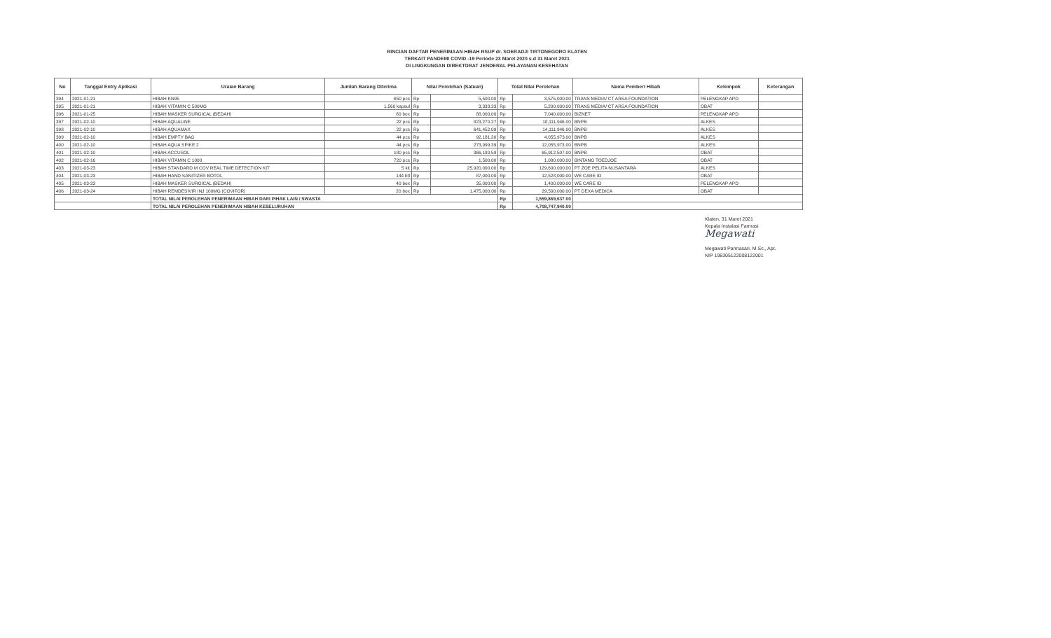RINCIAN DAFTAR PENERIMAAN HIBAH RSUP dr. SOERADJI TIRTONEGORO KLATEN
TERKAIT PANDEMI COVID -19 Periode 23 Maret 2020 s.d 31 Maret 2021
DI LINGKUNGAN DIREKTORAT JENDERAL PELAYANAN KESEHATAN
| No | Tanggal Entry Aplikasi | Uraian Barang | Jumlah Barang Diterima | Nilai Perolehan (Satuan) | | Total Nilai Perolehan | | Nama Pemberi Hibah | Kelompok | Keterangan |
| --- | --- | --- | --- | --- | --- | --- | --- | --- | --- | --- |
| 394 | 2021-01-21 | HIBAH KN95 | 650 pcs | Rp | 5,500.00 | Rp | 3,575,000.00 | TRANS MEDIA/ CT ARSA FOUNDATION | PELENGKAP APD | |
| 395 | 2021-01-21 | HIBAH VITAMIN C 500MG | 1,560 kapsul | Rp | 3,333.33 | Rp | 5,200,000.00 | TRANS MEDIA/ CT ARSA FOUNDATION | OBAT | |
| 396 | 2021-01-25 | HIBAH MASKER SURGICAL (BEDAH) | 80 box | Rp | 88,000.00 | Rp | 7,040,000.00 | BIZNET | PELENGKAP APD | |
| 397 | 2021-02-10 | HIBAH AQUALINE | 22 pcs | Rp | 823,270.27 | Rp | 18,111,946.00 | BNPB | ALKES | |
| 398 | 2021-02-10 | HIBAH AQUAMAX | 22 pcs | Rp | 641,452.09 | Rp | 14,111,946.00 | BNPB | ALKES | |
| 399 | 2021-02-10 | HIBAH EMPTY BAG | 44 pcs | Rp | 92,181.20 | Rp | 4,055,973.00 | BNPB | ALKES | |
| 400 | 2021-02-10 | HIBAH AQUA SPIKE 2 | 44 pcs | Rp | 273,999.39 | Rp | 12,055,973.00 | BNPB | ALKES | |
| 401 | 2021-02-10 | HIBAH ACCUSOL | 180 pcs | Rp | 366,180.59 | Rp | 65,912,507.00 | BNPB | OBAT | |
| 402 | 2021-02-16 | HIBAH VITAMIN C 1000 | 720 pcs | Rp | 1,500.00 | Rp | 1,080,000.00 | BINTANG TOEDJOE | OBAT | |
| 403 | 2021-03-23 | HIBAH STANDARD M COV REAL TIME DETECTION KIT | 5 kit | Rp | 25,920,000.00 | Rp | 129,600,000.00 | PT ZOE PELITA NUSANTARA | ALKES | |
| 404 | 2021-03-23 | HIBAH HAND SANITIZER BOTOL | 144 btl | Rp | 87,000.00 | Rp | 12,528,000.00 | WE CARE ID | OBAT | |
| 405 | 2021-03-23 | HIBAH MASKER SURGICAL (BEDAH) | 40 box | Rp | 35,000.00 | Rp | 1,400,000.00 | WE CARE ID | PELENGKAP APD | |
| 406 | 2021-03-24 | HIBAH REMDESIVIR INJ 100MG (COVIFOR) | 20 box | Rp | 1,475,000.00 | Rp | 29,500,000.00 | PT DEXA MEDICA | OBAT | |
| | | TOTAL NILAI PEROLEHAN PENERIMAAN HIBAH DARI PIHAK LAIN / SWASTA | | | | Rp | 1,559,869,637.00 | | | |
| | | TOTAL NILAI PEROLEHAN PENERIMAAN HIBAH KESELURUHAN | | | | Rp | 4,708,747,940.00 | | | |
Klaten, 31 Maret 2021
Kepala Instalasi Farmasi
Megawati
Megawati Parmasari, M.Sc., Apt.
NIP 198305122008122001